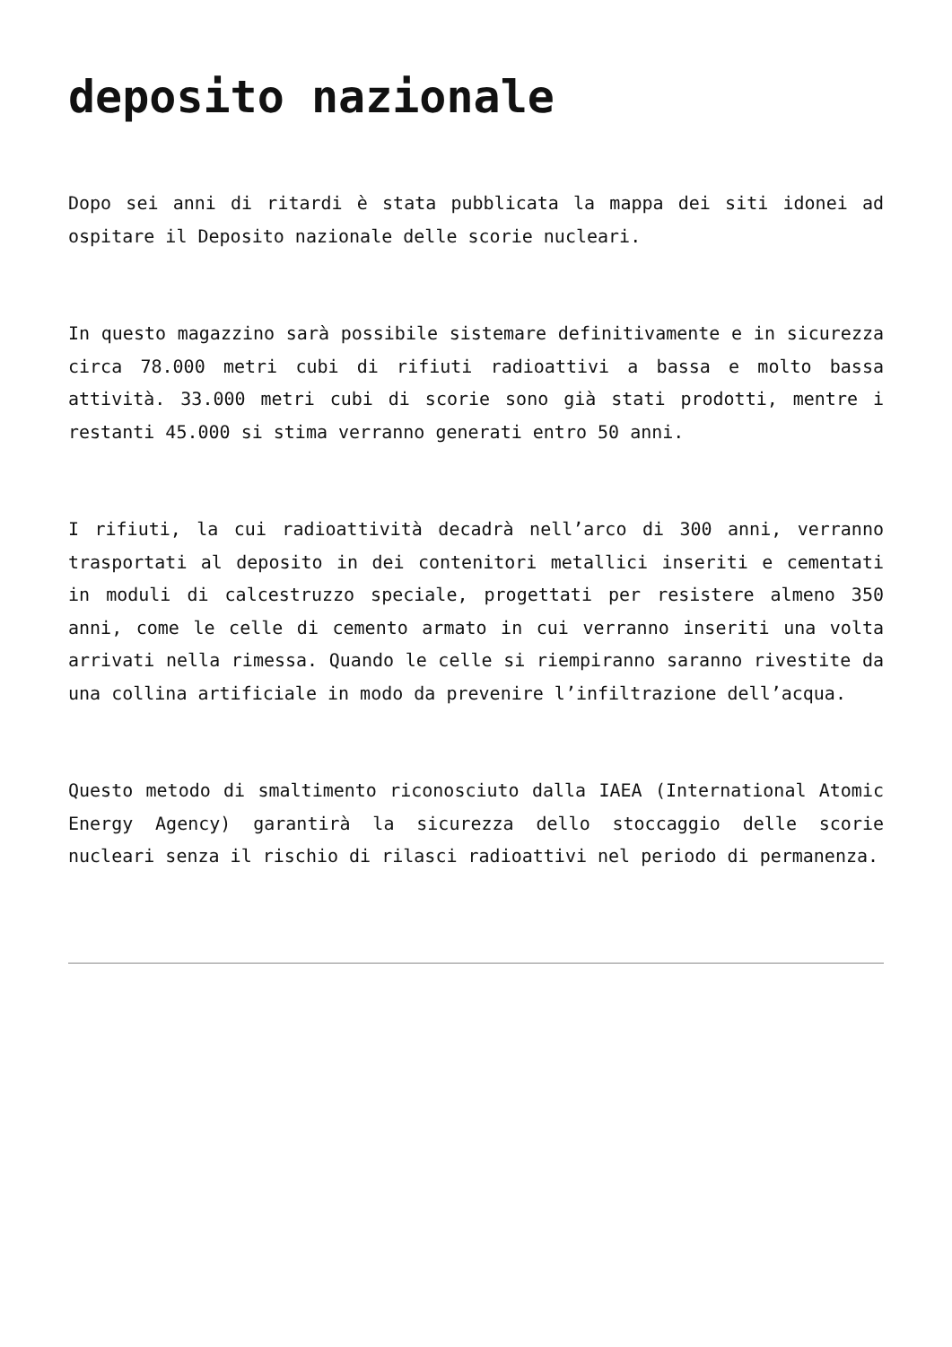deposito nazionale
Dopo sei anni di ritardi è stata pubblicata la mappa dei siti idonei ad ospitare il Deposito nazionale delle scorie nucleari.
In questo magazzino sarà possibile sistemare definitivamente e in sicurezza circa 78.000 metri cubi di rifiuti radioattivi a bassa e molto bassa attività. 33.000 metri cubi di scorie sono già stati prodotti, mentre i restanti 45.000 si stima verranno generati entro 50 anni.
I rifiuti, la cui radioattività decadrà nell’arco di 300 anni, verranno trasportati al deposito in dei contenitori metallici inseriti e cementati in moduli di calcestruzzo speciale, progettati per resistere almeno 350 anni, come le celle di cemento armato in cui verranno inseriti una volta arrivati nella rimessa. Quando le celle si riempiranno saranno rivestite da una collina artificiale in modo da prevenire l’infiltrazione dell’acqua.
Questo metodo di smaltimento riconosciuto dalla IAEA (International Atomic Energy Agency) garantirà la sicurezza dello stoccaggio delle scorie nucleari senza il rischio di rilasci radioattivi nel periodo di permanenza.